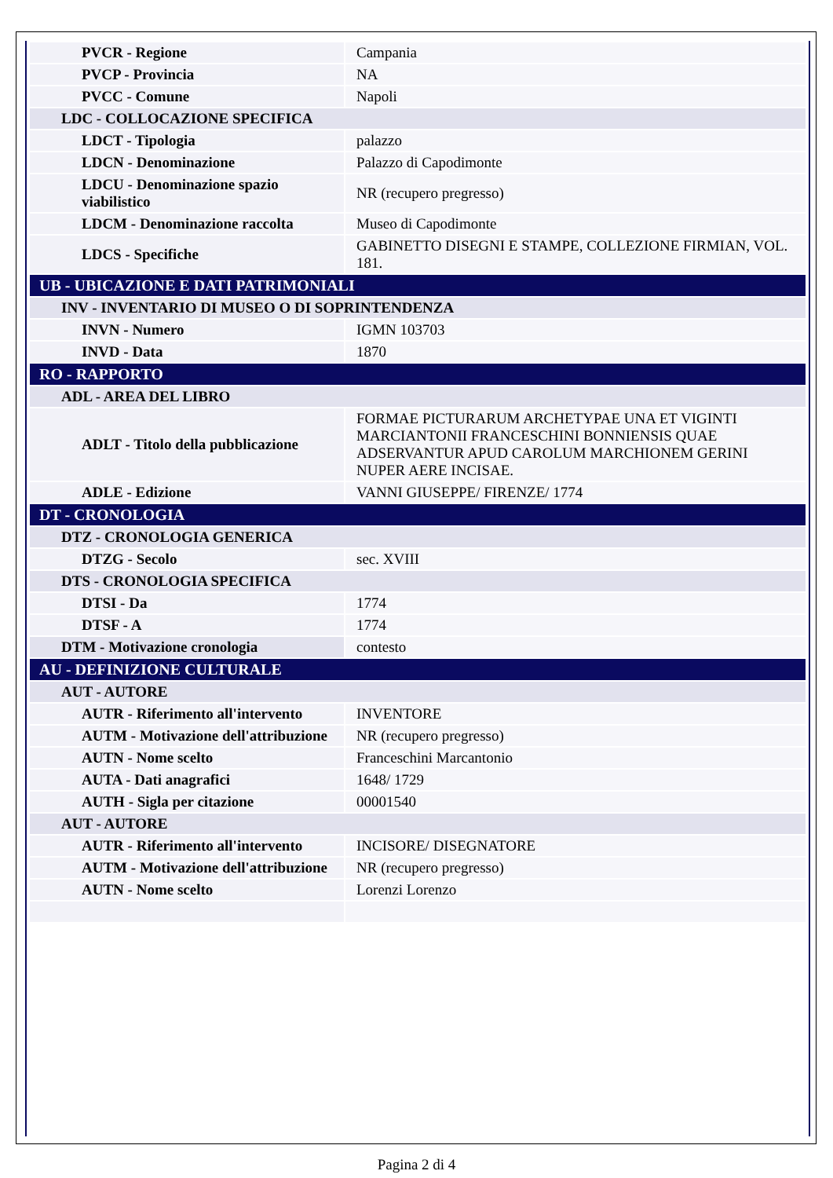| PVCR - Regione | Campania |
| PVCP - Provincia | NA |
| PVCC - Comune | Napoli |
| LDC - COLLOCAZIONE SPECIFICA | |
| LDCT - Tipologia | palazzo |
| LDCN - Denominazione | Palazzo di Capodimonte |
| LDCU - Denominazione spazio viabilistico | NR (recupero pregresso) |
| LDCM - Denominazione raccolta | Museo di Capodimonte |
| LDCS - Specifiche | GABINETTO DISEGNI E STAMPE, COLLEZIONE FIRMIAN, VOL. 181. |
| UB - UBICAZIONE E DATI PATRIMONIALI | |
| INV - INVENTARIO DI MUSEO O DI SOPRINTENDENZA | |
| INVN - Numero | IGMN 103703 |
| INVD - Data | 1870 |
| RO - RAPPORTO | |
| ADL - AREA DEL LIBRO | |
| ADLT - Titolo della pubblicazione | FORMAE PICTURARUM ARCHETYPAE UNA ET VIGINTI MARCIANTONII FRANCESCHINI BONNIENSIS QUAE ADSERVANTUR APUD CAROLUM MARCHIONEM GERINI NUPER AERE INCISAE. |
| ADLE - Edizione | VANNI GIUSEPPE/ FIRENZE/ 1774 |
| DT - CRONOLOGIA | |
| DTZ - CRONOLOGIA GENERICA | |
| DTZG - Secolo | sec. XVIII |
| DTS - CRONOLOGIA SPECIFICA | |
| DTSI - Da | 1774 |
| DTSF - A | 1774 |
| DTM - Motivazione cronologia | contesto |
| AU - DEFINIZIONE CULTURALE | |
| AUT - AUTORE | |
| AUTR - Riferimento all'intervento | INVENTORE |
| AUTM - Motivazione dell'attribuzione | NR (recupero pregresso) |
| AUTN - Nome scelto | Franceschini Marcantonio |
| AUTA - Dati anagrafici | 1648/ 1729 |
| AUTH - Sigla per citazione | 00001540 |
| AUT - AUTORE | |
| AUTR - Riferimento all'intervento | INCISORE/ DISEGNATORE |
| AUTM - Motivazione dell'attribuzione | NR (recupero pregresso) |
| AUTN - Nome scelto | Lorenzi Lorenzo |
Pagina 2 di 4